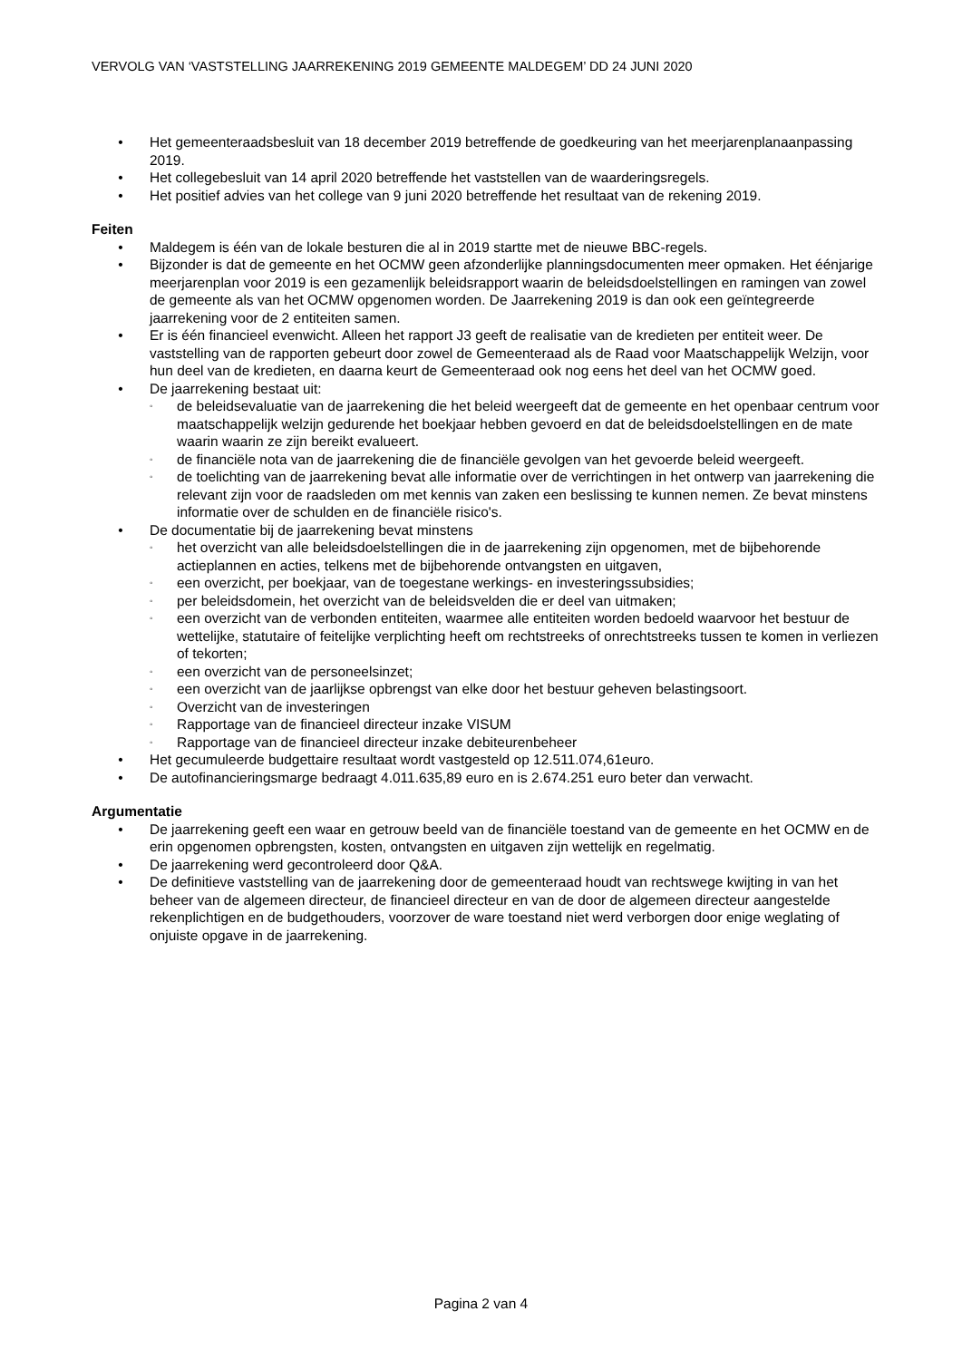VERVOLG VAN ‘VASTSTELLING JAARREKENING 2019 GEMEENTE MALDEGEM’ DD 24 JUNI 2020
• Het gemeenteraadsbesluit van 18 december 2019 betreffende de goedkeuring van het meerjarenplanaanpassing 2019.
• Het collegebesluit van 14 april 2020 betreffende het vaststellen van de waarderingsregels.
• Het positief advies van het college van 9 juni 2020 betreffende het resultaat van de rekening 2019.
Feiten
• Maldegem is één van de lokale besturen die al in 2019 startte met de nieuwe BBC-regels.
• Bijzonder is dat de gemeente en het OCMW geen afzonderlijke planningsdocumenten meer opmaken. Het éénjarige meerjarenplan voor 2019 is een gezamenlijk beleidsrapport waarin de beleidsdoelstellingen en ramingen van zowel de gemeente als van het OCMW opgenomen worden. De Jaarrekening 2019 is dan ook een geïntegreerde jaarrekening voor de 2 entiteiten samen.
• Er is één financieel evenwicht. Alleen het rapport J3 geeft de realisatie van de kredieten per entiteit weer. De vaststelling van de rapporten gebeurt door zowel de Gemeenteraad als de Raad voor Maatschappelijk Welzijn, voor hun deel van de kredieten, en daarna keurt de Gemeenteraad ook nog eens het deel van het OCMW goed.
• De jaarrekening bestaat uit:
◦ de beleidsevaluatie van de jaarrekening die het beleid weergeeft dat de gemeente en het openbaar centrum voor maatschappelijk welzijn gedurende het boekjaar hebben gevoerd en dat de beleidsdoelstellingen en de mate waarin waarin ze zijn bereikt evalueert.
◦ de financiële nota van de jaarrekening die de financiële gevolgen van het gevoerde beleid weergeeft.
◦ de toelichting van de jaarrekening bevat alle informatie over de verrichtingen in het ontwerp van jaarrekening die relevant zijn voor de raadsleden om met kennis van zaken een beslissing te kunnen nemen. Ze bevat minstens informatie over de schulden en de financiële risico's.
• De documentatie bij de jaarrekening bevat minstens
◦ het overzicht van alle beleidsdoelstellingen die in de jaarrekening zijn opgenomen, met de bijbehorende actieplannen en acties, telkens met de bijbehorende ontvangsten en uitgaven,
◦ een overzicht, per boekjaar, van de toegestane werkings- en investeringssubsidies;
◦ per beleidsdomein, het overzicht van de beleidsvelden die er deel van uitmaken;
◦ een overzicht van de verbonden entiteiten, waarmee alle entiteiten worden bedoeld waarvoor het bestuur de wettelijke, statutaire of feitelijke verplichting heeft om rechtstreeks of onrechtstreeks tussen te komen in verliezen of tekorten;
◦ een overzicht van de personeelsinzet;
◦ een overzicht van de jaarlijkse opbrengst van elke door het bestuur geheven belastingsoort.
◦ Overzicht van de investeringen
◦ Rapportage van de financieel directeur inzake VISUM
◦ Rapportage van de financieel directeur inzake debiteurenbeheer
• Het gecumuleerde budgettaire resultaat wordt vastgesteld op 12.511.074,61euro.
• De autofinancieringsmarge bedraagt 4.011.635,89 euro en is 2.674.251 euro beter dan verwacht.
Argumentatie
• De jaarrekening geeft een waar en getrouw beeld van de financiële toestand van de gemeente en het OCMW en de erin opgenomen opbrengsten, kosten, ontvangsten en uitgaven zijn wettelijk en regelmatig.
• De jaarrekening werd gecontroleerd door Q&A.
• De definitieve vaststelling van de jaarrekening door de gemeenteraad houdt van rechtswege kwijting in van het beheer van de algemeen directeur, de financieel directeur en van de door de algemeen directeur aangestelde rekenplichtigen en de budgethouders, voorzover de ware toestand niet werd verborgen door enige weglating of onjuiste opgave in de jaarrekening.
Pagina 2 van 4